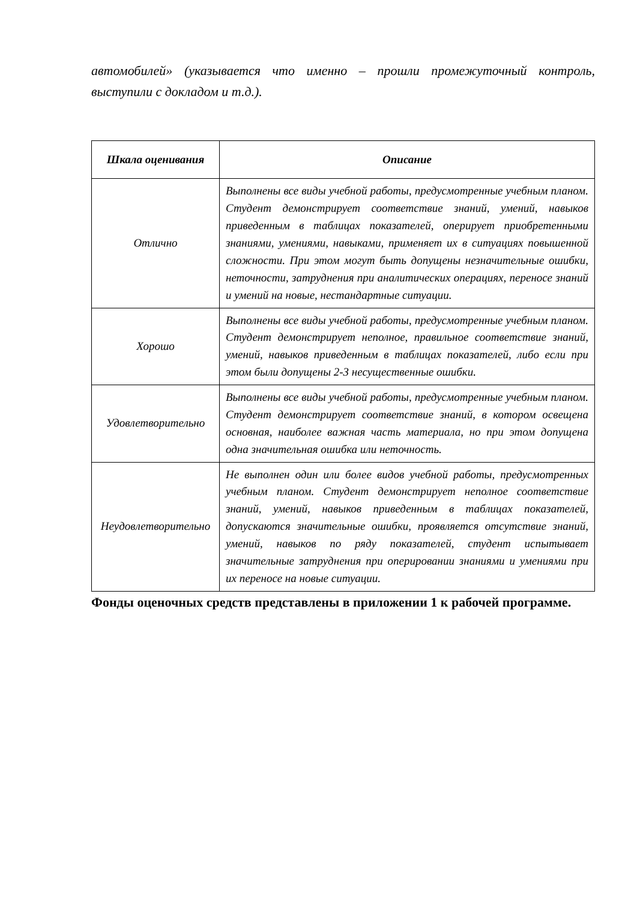автомобилей» (указывается что именно – прошли промежуточный контроль, выступили с докладом и т.д.).
| Шкала оценивания | Описание |
| --- | --- |
| Отлично | Выполнены все виды учебной работы, предусмотренные учебным планом. Студент демонстрирует соответствие знаний, умений, навыков приведенным в таблицах показателей, оперирует приобретенными знаниями, умениями, навыками, применяет их в ситуациях повышенной сложности. При этом могут быть допущены незначительные ошибки, неточности, затруднения при аналитических операциях, переносе знаний и умений на новые, нестандартные ситуации. |
| Хорошо | Выполнены все виды учебной работы, предусмотренные учебным планом. Студент демонстрирует неполное, правильное соответствие знаний, умений, навыков приведенным в таблицах показателей, либо если при этом были допущены 2-3 несущественные ошибки. |
| Удовлетворительно | Выполнены все виды учебной работы, предусмотренные учебным планом. Студент демонстрирует соответствие знаний, в котором освещена основная, наиболее важная часть материала, но при этом допущена одна значительная ошибка или неточность. |
| Неудовлетворительно | Не выполнен один или более видов учебной работы, предусмотренных учебным планом. Студент демонстрирует неполное соответствие знаний, умений, навыков приведенным в таблицах показателей, допускаются значительные ошибки, проявляется отсутствие знаний, умений, навыков по ряду показателей, студент испытывает значительные затруднения при оперировании знаниями и умениями при их переносе на новые ситуации. |
Фонды оценочных средств представлены в приложении 1 к рабочей программе.